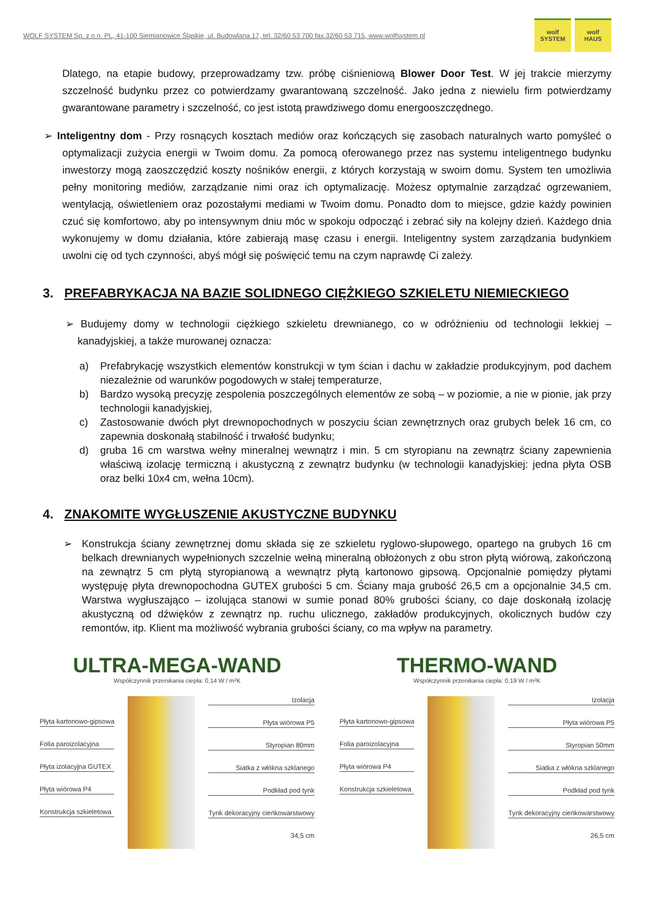WOLF SYSTEM Sp. z o.o. PL, 41-100 Siemianowice Śląskie, ul. Budowlana 17, tel. 32/60 53 700 fax.32/60 53 715, www.wolfsystem.pl
wolf
SYSTEM
wolf
HAUS
Dlatego, na etapie budowy, przeprowadzamy tzw. próbę ciśnieniową Blower Door Test. W jej trakcie mierzymy szczelność budynku przez co potwierdzamy gwarantowaną szczelność. Jako jedna z niewielu firm potwierdzamy gwarantowane parametry i szczelność, co jest istotą prawdziwego domu energooszczędnego.
➢ Inteligentny dom - Przy rosnących kosztach mediów oraz kończących się zasobach naturalnych warto pomyśleć o optymalizacji zużycia energii w Twoim domu. Za pomocą oferowanego przez nas systemu inteligentnego budynku inwestorzy mogą zaoszczędzić koszty nośników energii, z których korzystają w swoim domu. System ten umożliwia pełny monitoring mediów, zarządzanie nimi oraz ich optymalizację. Możesz optymalnie zarządzać ogrzewaniem, wentylacją, oświetleniem oraz pozostałymi mediami w Twoim domu. Ponadto dom to miejsce, gdzie każdy powinien czuć się komfortowo, aby po intensywnym dniu móc w spokoju odpocząć i zebrać siły na kolejny dzień. Każdego dnia wykonujemy w domu działania, które zabierają masę czasu i energii. Inteligentny system zarządzania budynkiem uwolni cię od tych czynności, abyś mógł się poświęcić temu na czym naprawdę Ci zależy.
3. PREFABRYKACJA NA BAZIE SOLIDNEGO CIĘŻKIEGO SZKIELETU NIEMIECKIEGO
➢ Budujemy domy w technologii ciężkiego szkieletu drewnianego, co w odróżnieniu od technologii lekkiej – kanadyjskiej, a także murowanej oznacza:
a) Prefabrykację wszystkich elementów konstrukcji w tym ścian i dachu w zakładzie produkcyjnym, pod dachem niezależnie od warunków pogodowych w stałej temperaturze,
b) Bardzo wysoką precyzję zespolenia poszczególnych elementów ze sobą – w poziomie, a nie w pionie, jak przy technologii kanadyjskiej,
c) Zastosowanie dwóch płyt drewnopochodnych w poszyciu ścian zewnętrznych oraz grubych belek 16 cm, co zapewnia doskonałą stabilność i trwałość budynku;
d) gruba 16 cm warstwa wełny mineralnej wewnątrz i min. 5 cm styropianu na zewnątrz ściany zapewnienia właściwą izolację termiczną i akustyczną z zewnątrz budynku (w technologii kanadyjskiej: jedna płyta OSB oraz belki 10x4 cm, wełna 10cm).
4. ZNAKOMITE WYGŁUSZENIE AKUSTYCZNE BUDYNKU
➢ Konstrukcja ściany zewnętrznej domu składa się ze szkieletu ryglowo-słupowego, opartego na grubych 16 cm belkach drewnianych wypełnionych szczelnie wełną mineralną obłożonych z obu stron płytą wiórową, zakończoną na zewnątrz 5 cm płytą styropianową a wewnątrz płytą kartonowo gipsową. Opcjonalnie pomiędzy płytami występuję płyta drewnopochodna GUTEX grubości 5 cm. Ściany maja grubość 26,5 cm a opcjonalnie 34,5 cm. Warstwa wygłuszająco – izolująca stanowi w sumie ponad 80% grubości ściany, co daje doskonałą izolację akustyczną od dźwięków z zewnątrz np. ruchu ulicznego, zakładów produkcyjnych, okolicznych budów czy remontów, itp. Klient ma możliwość wybrania grubości ściany, co ma wpływ na parametry.
ULTRA-MEGA-WAND
Współczynnik przenikania ciepła: 0,14 W / m²K
Płyta kartonowo-gipsowa
Folia paroizolacyjna
Płyta izolacyjna GUTEX
Płyta wiórowa P4
Konstrukcja szkieletowa
Izolacja
Płyta wiórowa P5
Styropian 80mm
Siatka z włókna szklanego
Podkład pod tynk
Tynk dekoracyjny cieńkowarstwowy
34,5 cm
THERMO-WAND
Współczynnik przenikania ciepła: 0,19 W / m²K
Płyta kartonowo-gipsowa
Folia paroizolacyjna
Płyta wiórowa P4
Konstrukcja szkieletowa
Izolacja
Płyta wiórowa P5
Styropian 50mm
Siatka z włókna szklanego
Podkład pod tynk
Tynk dekoracyjny cieńkowarstwowy
26,5 cm